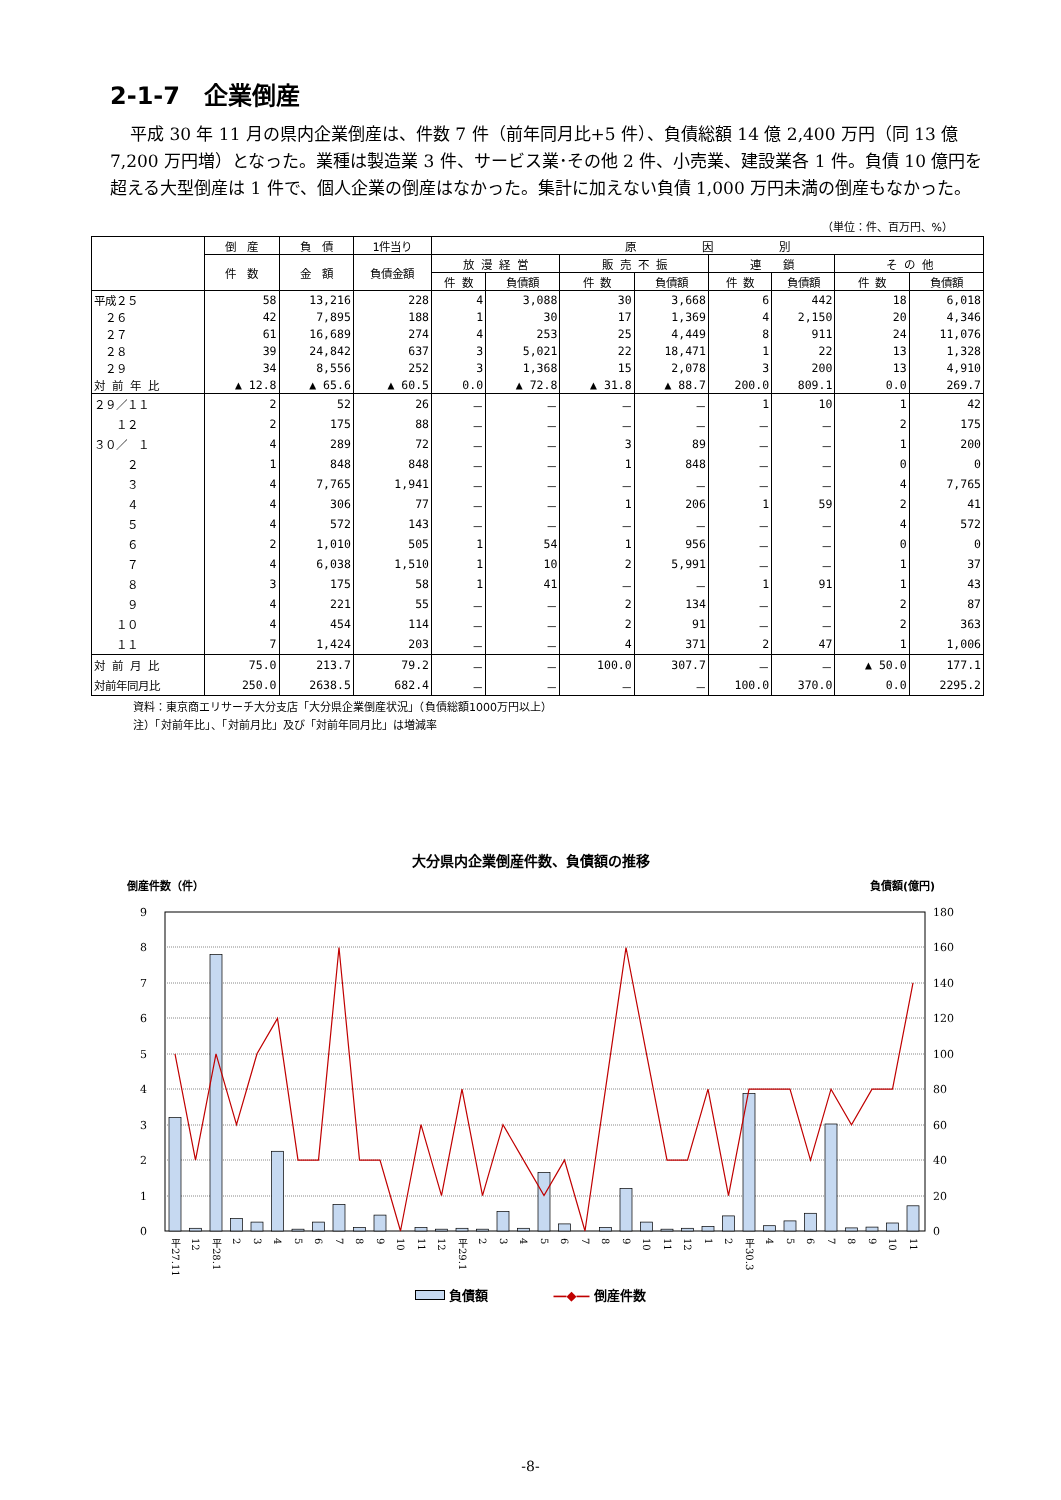2-1-7　企業倒産
平成 30 年 11 月の県内企業倒産は、件数 7 件（前年同月比+5 件）、負債総額 14 億 2,400 万円（同 13 億 7,200 万円増）となった。業種は製造業 3 件、サービス業･その他 2 件、小売業、建設業各 1 件。負債 10 億円を超える大型倒産は 1 件で、個人企業の倒産はなかった。集計に加えない負債 1,000 万円未満の倒産もなかった。
（単位：件、百万円、%）
| | 倒 産 | 負 債 | 1件当り | 原 因 別 | | | | | | | |
| --- | --- | --- | --- | --- | --- | --- | --- | --- | --- | --- | --- |
| | 件 数 | 金 額 | 負債金額 | 放 漫 経 営 | | 販 売 不 振 | | 連 鎖 | | そ の 他 | |
| | | | | 件 数 | 負債額 | 件 数 | 負債額 | 件 数 | 負債額 | 件 数 | 負債額 |
| 平成２５ | 58 | 13,216 | 228 | 4 | 3,088 | 30 | 3,668 | 6 | 442 | 18 | 6,018 |
| ２６ | 42 | 7,895 | 188 | 1 | 30 | 17 | 1,369 | 4 | 2,150 | 20 | 4,346 |
| ２７ | 61 | 16,689 | 274 | 4 | 253 | 25 | 4,449 | 8 | 911 | 24 | 11,076 |
| ２８ | 39 | 24,842 | 637 | 3 | 5,021 | 22 | 18,471 | 1 | 22 | 13 | 1,328 |
| ２９ | 34 | 8,556 | 252 | 3 | 1,368 | 15 | 2,078 | 3 | 200 | 13 | 4,910 |
| 対 前 年 比 | ▲ 12.8 | ▲ 65.6 | ▲ 60.5 | 0.0 | ▲ 72.8 | ▲ 31.8 | ▲ 88.7 | 200.0 | 809.1 | 0.0 | 269.7 |
| ２９／１１ | 2 | 52 | 26 | － | － | － | － | 1 | 10 | 1 | 42 |
| １２ | 2 | 175 | 88 | － | － | － | － | － | － | 2 | 175 |
| ３０／ １ | 4 | 289 | 72 | － | － | 3 | 89 | － | － | 1 | 200 |
| ２ | 1 | 848 | 848 | － | － | 1 | 848 | － | － | 0 | 0 |
| ３ | 4 | 7,765 | 1,941 | － | － | － | － | － | － | 4 | 7,765 |
| ４ | 4 | 306 | 77 | － | － | 1 | 206 | 1 | 59 | 2 | 41 |
| ５ | 4 | 572 | 143 | － | － | － | － | － | － | 4 | 572 |
| ６ | 2 | 1,010 | 505 | 1 | 54 | 1 | 956 | － | － | 0 | 0 |
| ７ | 4 | 6,038 | 1,510 | 1 | 10 | 2 | 5,991 | － | － | 1 | 37 |
| ８ | 3 | 175 | 58 | 1 | 41 | － | － | 1 | 91 | 1 | 43 |
| ９ | 4 | 221 | 55 | － | － | 2 | 134 | － | － | 2 | 87 |
| １０ | 4 | 454 | 114 | － | － | 2 | 91 | － | － | 2 | 363 |
| １１ | 7 | 1,424 | 203 | － | － | 4 | 371 | 2 | 47 | 1 | 1,006 |
| 対 前 月 比 | 75.0 | 213.7 | 79.2 | － | － | 100.0 | 307.7 | － | － | ▲ 50.0 | 177.1 |
| 対前年同月比 | 250.0 | 2638.5 | 682.4 | － | － | － | － | 100.0 | 370.0 | 0.0 | 2295.2 |
資料：東京商エリサーチ大分支店「大分県企業倒産状況」（負債総額1000万円以上）
注）「対前年比」、「対前月比」及び「対前年同月比」は増減率
大分県内企業倒産件数、負債額の推移
倒産件数（件）
負債額(億円)
9
8
7
6
5
4
3
2
1
0
180
160
140
120
100
80
60
40
20
0
平27.11
12
平28.1
2
3
4
5
6
7
8
9
10
11
12
平29.1
2
3
4
5
6
7
8
9
10
11
12
1
2
平30.3
4
5
6
7
8
9
10
11
負債額　　　　　―◆― 倒産件数
-8-